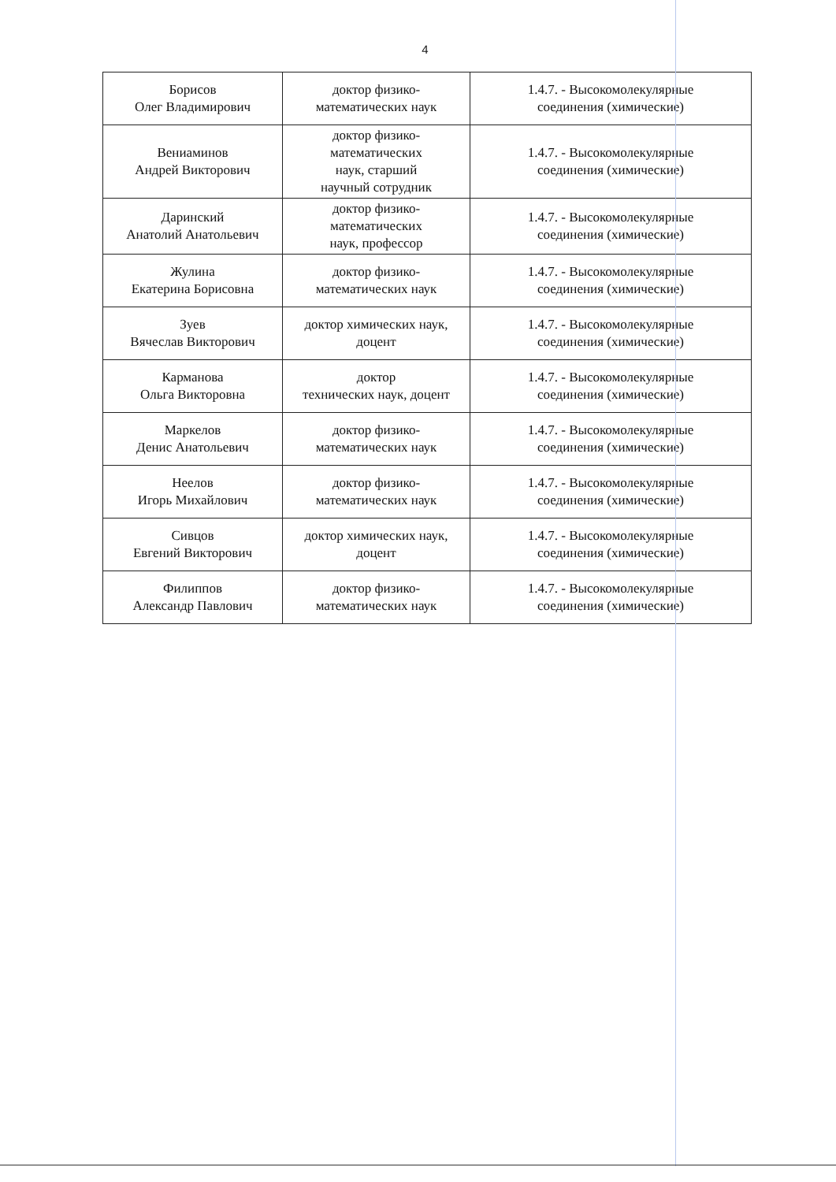4
| Борисов Олег Владимирович | доктор физико- математических наук | 1.4.7. - Высокомолекулярные соединения (химические) |
| Вениаминов Андрей Викторович | доктор физико- математических наук, старший научный сотрудник | 1.4.7. - Высокомолекулярные соединения (химические) |
| Даринский Анатолий Анатольевич | доктор физико- математических наук, профессор | 1.4.7. - Высокомолекулярные соединения (химические) |
| Жулина Екатерина Борисовна | доктор физико- математических наук | 1.4.7. - Высокомолекулярные соединения (химические) |
| Зуев Вячеслав Викторович | доктор химических наук, доцент | 1.4.7. - Высокомолекулярные соединения (химические) |
| Карманова Ольга Викторовна | доктор технических наук, доцент | 1.4.7. - Высокомолекулярные соединения (химические) |
| Маркелов Денис Анатольевич | доктор физико- математических наук | 1.4.7. - Высокомолекулярные соединения (химические) |
| Неелов Игорь Михайлович | доктор физико- математических наук | 1.4.7. - Высокомолекулярные соединения (химические) |
| Сивцов Евгений Викторович | доктор химических наук, доцент | 1.4.7. - Высокомолекулярные соединения (химические) |
| Филиппов Александр Павлович | доктор физико- математических наук | 1.4.7. - Высокомолекулярные соединения (химические) |